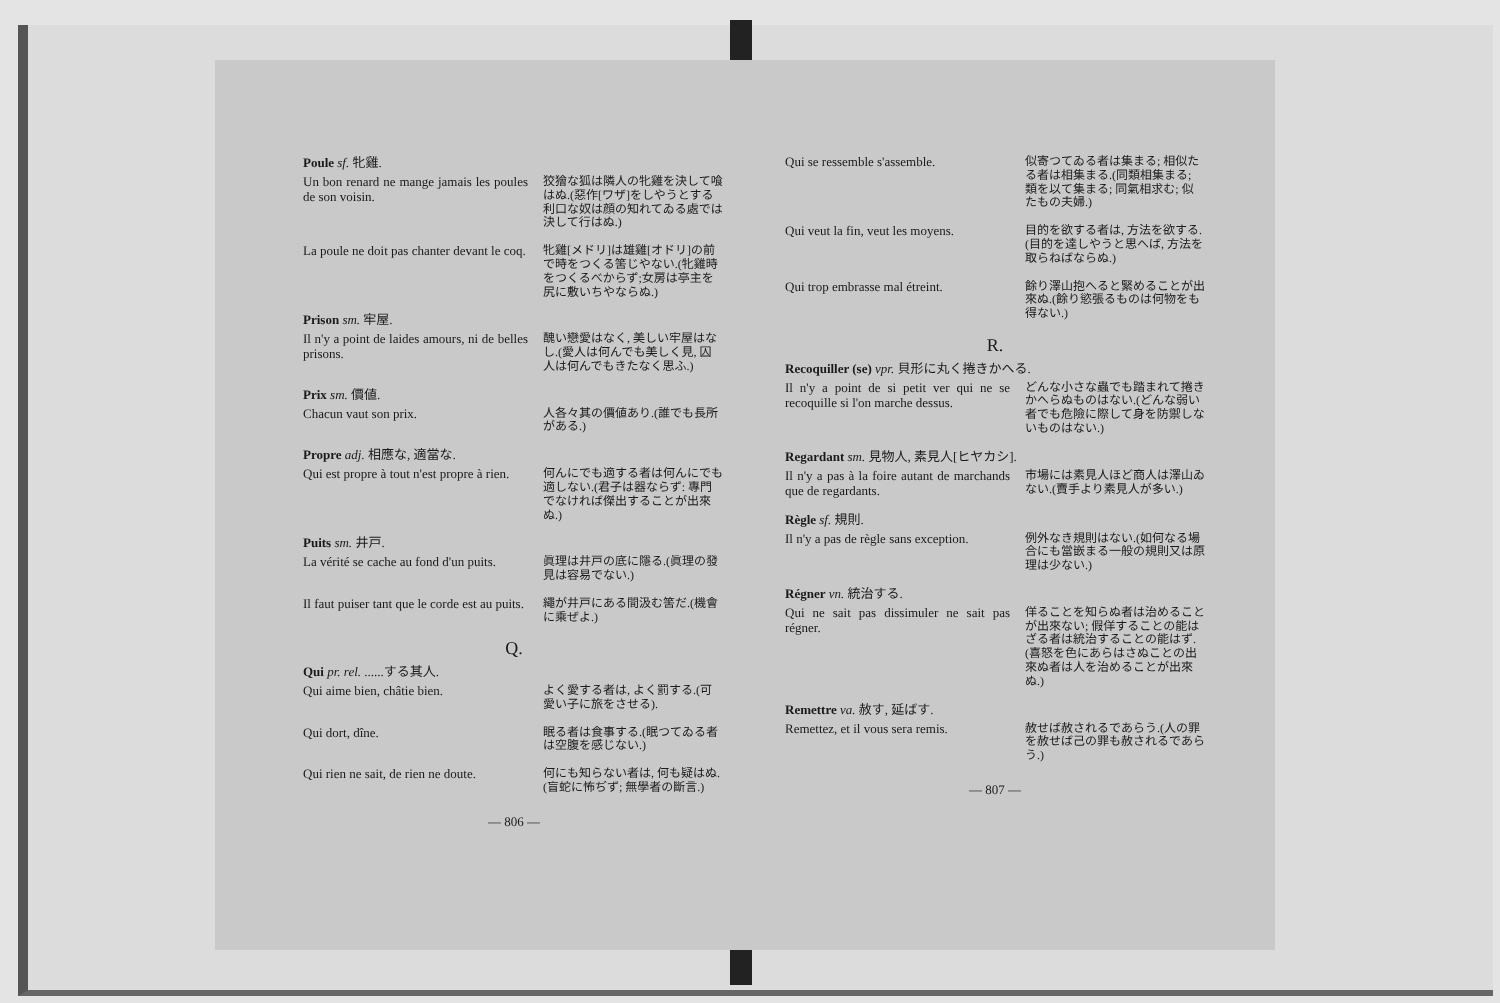Poule sf. 牝雞.
Un bon renard ne mange jamais les poules de son voisin.
狡獪な狐は隣人の牝雞を決して喰はぬ.(惡作[ワザ]をしやうとする利口な奴は顔の知れてゐる處では決して行はぬ.)
La poule ne doit pas chanter devant le coq.
牝雞[メドリ]は雄雞[オドリ]の前で時をつくる筈じやない.(牝雞時をつくるべからず;女房は亭主を尻に敷いちやならぬ.)
Prison sm. 牢屋.
Il n'y a point de laides amours, ni de belles prisons.
醜い戀愛はなく, 美しい牢屋はなし.(愛人は何んでも美しく見, 囚人は何んでもきたなく思ふ.)
Prix sm. 價値.
Chacun vaut son prix. 人各々其の價値あり.(誰でも長所がある.)
Propre adj. 相應な, 適當な.
Qui est propre à tout n'est propre à rien.
何んにでも適する者は何んにでも適しない.(君子は器ならず: 專門でなければ傑出することが出來ぬ.)
Puits sm. 井戸.
La vérité se cache au fond d'un puits.
眞理は井戸の底に隱る.(眞理の發見は容易でない.)
Il faut puiser tant que le corde est au puits.
繩が井戸にある間汲む筈だ.(機會に乘ぜよ.)
Q.
Qui pr. rel. ......する其人.
Qui aime bien, châtie bien. よく愛する者は, よく罰する.(可愛い子に旅をさせる).
Qui dort, dîne. 眠る者は食事する.(眠つてゐる者は空腹を感じない.)
Qui rien ne sait, de rien ne doute.
何にも知らない者は, 何も疑はぬ.(盲蛇に怖ぢず; 無學者の斷言.)
— 806 —
Qui se ressemble s'assemble. 似寄つてゐる者は集まる; 相似たる者は相集まる.(同類相集まる; 類を以て集まる; 同氣相求む; 似たもの夫婦.)
Qui veut la fin, veut les moyens.
目的を欲する者は, 方法を欲する.(目的を達しやうと思へば, 方法を取らねばならぬ.)
Qui trop embrasse mal étreint.
餘り澤山抱へると緊めることが出來ぬ.(餘り慾張るものは何物をも得ない.)
R.
Recoquiller (se) vpr. 貝形に丸く捲きかへる.
Il n'y a point de si petit ver qui ne se recoquille si l'on marche dessus.
どんな小さな蟲でも踏まれて捲きかへらぬものはない.(どんな弱い者でも危險に際して身を防禦しないものはない.)
Regardant sm. 見物人, 素見人[ヒヤカシ].
Il n'y a pas à la foire autant de marchands que de regardants.
市場には素見人ほど商人は澤山ゐない.(賣手より素見人が多い.)
Règle sf. 規則.
Il n'y a pas de règle sans exception.
例外なき規則はない.(如何なる場合にも當嵌まる一般の規則又は原理は少ない.)
Régner vn. 統治する.
Qui ne sait pas dissimuler ne sait pas régner.
佯ることを知らぬ者は治めることが出來ない; 假佯することの能はざる者は統治することの能はず.(喜怒を色にあらはさぬことの出來ぬ者は人を治めることが出來ぬ.)
Remettre va. 赦す, 延ばす.
Remettez, et il vous sera remis.
赦せば赦されるであらう.(人の罪を赦せば己の罪も赦されるであらう.)
— 807 —